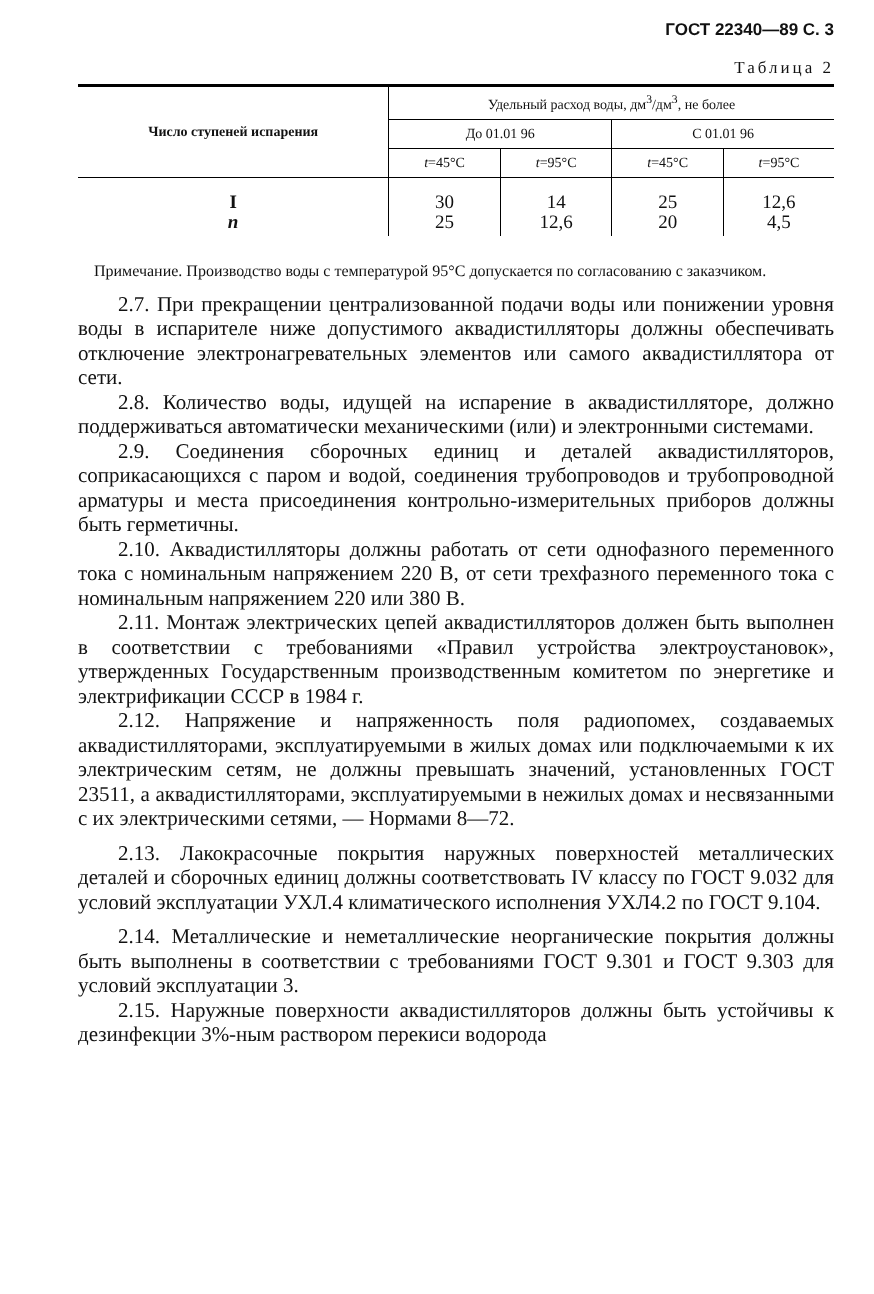ГОСТ 22340—89 С. 3
Таблица 2
| Число ступеней испарения | Удельный расход воды, дм<sup>3</sup>/дм<sup>3</sup>, не более | | | |
| --- | --- | --- | --- | --- |
| | До 01.01 96 | | С 01.01 96 | |
| | t =45°С | t =95°С | t =45°С | t =95°С |
| I п | 30 25 | 14 12,6 | 25 20 | 12,6 4,5 |
Примечание. Производство воды с температурой 95°С допускается по согласованию с заказчиком.
2.7. При прекращении централизованной подачи воды или понижении уровня воды в испарителе ниже допустимого аквадистилляторы должны обеспечивать отключение электронагревательных элементов или самого аквадистиллятора от сети.
2.8. Количество воды, идущей на испарение в аквадистилляторе, должно поддерживаться автоматически механическими (или) и электронными системами.
2.9. Соединения сборочных единиц и деталей аквадистилляторов, соприкасающихся с паром и водой, соединения трубопроводов и трубопроводной арматуры и места присоединения контрольно-измерительных приборов должны быть герметичны.
2.10. Аквадистилляторы должны работать от сети однофазного переменного тока с номинальным напряжением 220 В, от сети трехфазного переменного тока с номинальным напряжением 220 или 380 В.
2.11. Монтаж электрических цепей аквадистилляторов должен быть выполнен в соответствии с требованиями «Правил устройства электроустановок», утвержденных Государственным производственным комитетом по энергетике и электрификации СССР в 1984 г.
2.12. Напряжение и напряженность поля радиопомех, создаваемых аквадистилляторами, эксплуатируемыми в жилых домах или подключаемыми к их электрическим сетям, не должны превышать значений, установленных ГОСТ 23511, а аквадистилляторами, эксплуатируемыми в нежилых домах и несвязанными с их электрическими сетями, — Нормами 8—72.
2.13. Лакокрасочные покрытия наружных поверхностей металлических деталей и сборочных единиц должны соответствовать IV классу по ГОСТ 9.032 для условий эксплуатации УХЛ.4 климатического исполнения УХЛ4.2 по ГОСТ 9.104.
2.14. Металлические и неметаллические неорганические покрытия должны быть выполнены в соответствии с требованиями ГОСТ 9.301 и ГОСТ 9.303 для условий эксплуатации 3.
2.15. Наружные поверхности аквадистилляторов должны быть устойчивы к дезинфекции 3%-ным раствором перекиси водорода